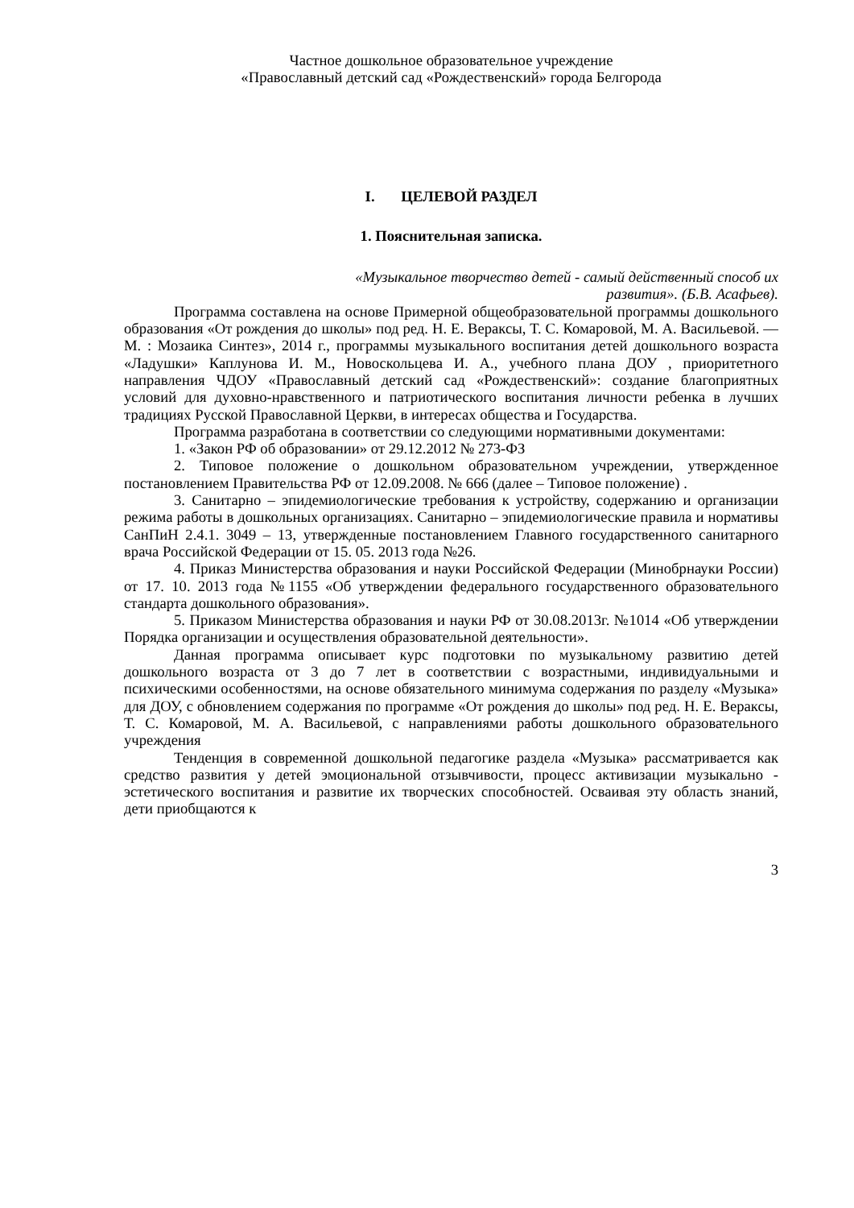Частное дошкольное образовательное учреждение
«Православный детский сад «Рождественский» города Белгорода
I. ЦЕЛЕВОЙ РАЗДЕЛ
1. Пояснительная записка.
«Музыкальное творчество детей - самый действенный способ их
развития». (Б.В. Асафьев).
Программа составлена на основе Примерной общеобразовательной программы дошкольного образования «От рождения до школы» под ред. Н. Е. Вераксы, Т. С. Комаровой, М. А. Васильевой. — М. : Мозаика Синтез», 2014 г., программы музыкального воспитания детей дошкольного возраста «Ладушки» Каплунова И. М., Новоскольцева И. А., учебного плана ДОУ , приоритетного направления ЧДОУ «Православный детский сад «Рождественский»: создание благоприятных условий для духовно-нравственного и патриотического воспитания личности ребенка в лучших традициях Русской Православной Церкви, в интересах общества и Государства.
Программа разработана в соответствии со следующими нормативными документами:
1. «Закон РФ об образовании» от 29.12.2012 № 273-ФЗ
2. Типовое положение о дошкольном образовательном учреждении, утвержденное постановлением Правительства РФ от 12.09.2008. № 666 (далее – Типовое положение) .
3. Санитарно – эпидемиологические требования к устройству, содержанию и организации режима работы в дошкольных организациях. Санитарно – эпидемиологические правила и нормативы СанПиН 2.4.1. 3049 – 13, утвержденные постановлением Главного государственного санитарного врача Российской Федерации от 15. 05. 2013 года №26.
4. Приказ Министерства образования и науки Российской Федерации (Минобрнауки России) от 17. 10. 2013 года №1155 «Об утверждении федерального государственного образовательного стандарта дошкольного образования».
5. Приказом Министерства образования и науки РФ от 30.08.2013г. №1014 «Об утверждении Порядка организации и осуществления образовательной деятельности».
Данная программа описывает курс подготовки по музыкальному развитию детей дошкольного возраста от 3 до 7 лет в соответствии с возрастными, индивидуальными и психическими особенностями, на основе обязательного минимума содержания по разделу «Музыка» для ДОУ, с обновлением содержания по программе «От рождения до школы» под ред. Н. Е. Вераксы, Т. С. Комаровой, М. А. Васильевой, с направлениями работы дошкольного образовательного учреждения
Тенденция в современной дошкольной педагогике раздела «Музыка» рассматривается как средство развития у детей эмоциональной отзывчивости, процесс активизации музыкально - эстетического воспитания и развитие их творческих способностей. Осваивая эту область знаний, дети приобщаются к
3